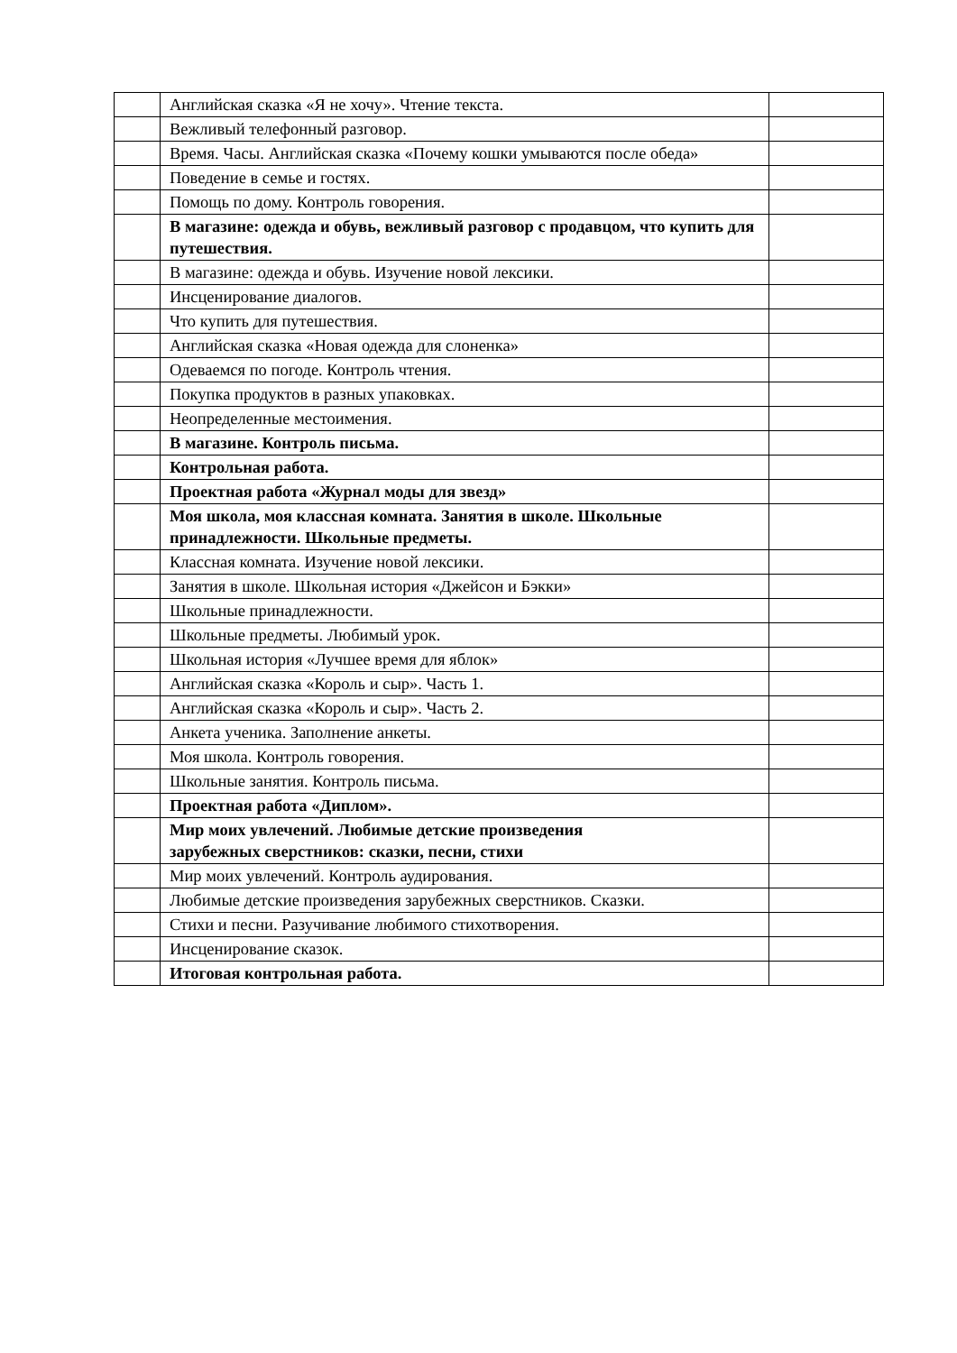| | Английская сказка «Я не хочу». Чтение текста. | |
| | Вежливый телефонный разговор. | |
| | Время. Часы. Английская сказка «Почему кошки умываются после обеда» | |
| | Поведение в семье и гостях. | |
| | Помощь по дому. Контроль говорения. | |
| | В магазине: одежда и обувь, вежливый разговор с продавцом, что купить для путешествия. | |
| | В магазине: одежда и обувь. Изучение новой лексики. | |
| | Инсценирование диалогов. | |
| | Что купить для путешествия. | |
| | Английская сказка «Новая одежда для слоненка» | |
| | Одеваемся по погоде. Контроль чтения. | |
| | Покупка продуктов в разных упаковках. | |
| | Неопределенные местоимения. | |
| | В магазине. Контроль письма. | |
| | Контрольная работа. | |
| | Проектная работа «Журнал моды для звезд» | |
| | Моя школа, моя классная комната. Занятия в школе. Школьные принадлежности. Школьные предметы. | |
| | Классная комната. Изучение новой лексики. | |
| | Занятия в школе. Школьная история «Джейсон и Бэкки» | |
| | Школьные принадлежности. | |
| | Школьные предметы. Любимый урок. | |
| | Школьная история «Лучшее время для яблок» | |
| | Английская сказка «Король и сыр». Часть 1. | |
| | Английская сказка «Король и сыр». Часть 2. | |
| | Анкета ученика. Заполнение анкеты. | |
| | Моя школа. Контроль говорения. | |
| | Школьные занятия. Контроль письма. | |
| | Проектная работа «Диплом». | |
| | Мир моих увлечений. Любимые детские произведения зарубежных сверстников: сказки, песни, стихи | |
| | Мир моих увлечений. Контроль аудирования. | |
| | Любимые детские произведения зарубежных сверстников. Сказки. | |
| | Стихи и песни. Разучивание любимого стихотворения. | |
| | Инсценирование сказок. | |
| | Итоговая контрольная работа. | |